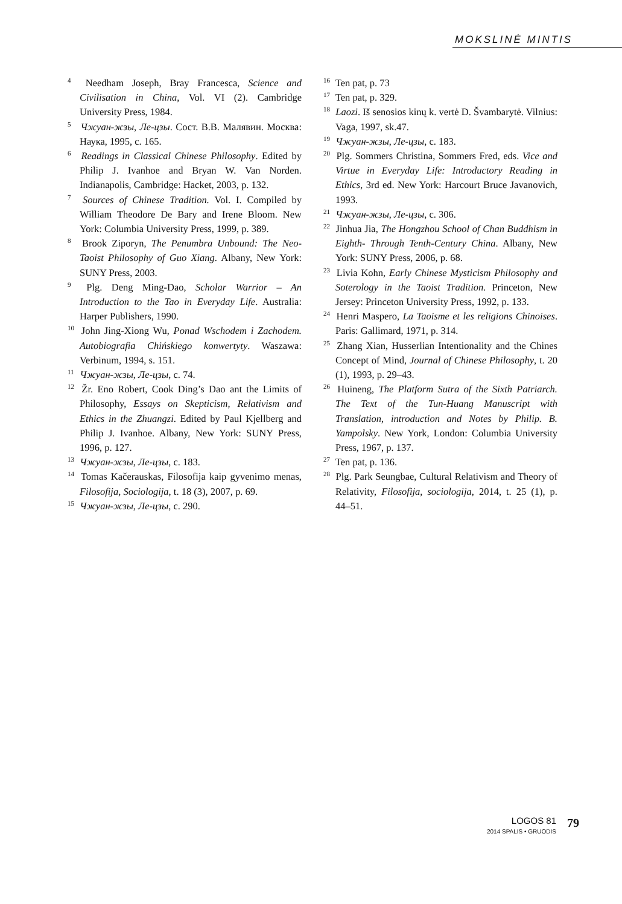MOKSLINĖ MINTIS
<sup>4</sup> Needham Joseph, Bray Francesca, Science and Civilisation in China, Vol. VI (2). Cambridge University Press, 1984.
<sup>5</sup> Чжуан-жзы, Ле-цзы. Сост. В.В. Малявин. Москва: Наука, 1995, c. 165.
<sup>6</sup> Readings in Classical Chinese Philosophy. Edited by Philip J. Ivanhoe and Bryan W. Van Norden. Indianapolis, Cambridge: Hacket, 2003, p. 132.
<sup>7</sup> Sources of Chinese Tradition. Vol. I. Compiled by William Theodore De Bary and Irene Bloom. New York: Columbia University Press, 1999, p. 389.
<sup>8</sup> Brook Ziporyn, The Penumbra Unbound: The Neo-Taoist Philosophy of Guo Xiang. Albany, New York: SUNY Press, 2003.
<sup>9</sup> Plg. Deng Ming-Dao, Scholar Warrior – An Introduction to the Tao in Everyday Life. Australia: Harper Publishers, 1990.
<sup>10</sup> John Jing-Xiong Wu, Ponad Wschodem i Zachodem. Autobiografia Chińskiego konwertyty. Waszawa: Verbinum, 1994, s. 151.
<sup>11</sup> Чжуан-жзы, Ле-цзы, c. 74.
<sup>12</sup> Žr. Eno Robert, Cook Ding’s Dao ant the Limits of Philosophy, Essays on Skepticism, Relativism and Ethics in the Zhuangzi. Edited by Paul Kjellberg and Philip J. Ivanhoe. Albany, New York: SUNY Press, 1996, p. 127.
<sup>13</sup> Чжуан-жзы, Ле-цзы, c. 183.
<sup>14</sup> Tomas Kačerauskas, Filosofija kaip gyvenimo menas, Filosofija, Sociologija, t. 18 (3), 2007, p. 69.
<sup>15</sup> Чжуан-жзы, Ле-цзы, c. 290.
<sup>16</sup> Ten pat, p. 73
<sup>17</sup> Ten pat, p. 329.
<sup>18</sup> Laozi. Iš senosios kinų k. vertė D. Švambarytė. Vilnius: Vaga, 1997, sk.47.
<sup>19</sup> Чжуан-жзы, Ле-цзы, c. 183.
<sup>20</sup> Plg. Sommers Christina, Sommers Fred, eds. Vice and Virtue in Everyday Life: Introductory Reading in Ethics, 3rd ed. New York: Harcourt Bruce Javanovich, 1993.
<sup>21</sup> Чжуан-жзы, Ле-цзы, c. 306.
<sup>22</sup> Jinhua Jia, The Hongzhou School of Chan Buddhism in Eighth- Through Tenth-Century China. Albany, New York: SUNY Press, 2006, p. 68.
<sup>23</sup> Livia Kohn, Early Chinese Mysticism Philosophy and Soterology in the Taoist Tradition. Princeton, New Jersey: Princeton University Press, 1992, p. 133.
<sup>24</sup> Henri Maspero, La Taoisme et les religions Chinoises. Paris: Gallimard, 1971, p. 314.
<sup>25</sup> Zhang Xian, Husserlian Intentionality and the Chines Concept of Mind, Journal of Chinese Philosophy, t. 20 (1), 1993, p. 29–43.
<sup>26</sup> Huineng, The Platform Sutra of the Sixth Patriarch. The Text of the Tun-Huang Manuscript with Translation, introduction and Notes by Philip. B. Yampolsky. New York, London: Columbia University Press, 1967, p. 137.
<sup>27</sup> Ten pat, p. 136.
<sup>28</sup> Plg. Park Seungbae, Cultural Relativism and Theory of Relativity, Filosofija, sociologija, 2014, t. 25 (1), p. 44–51.
LOGOS 81
2014 SPALIS • GRUODIS
79